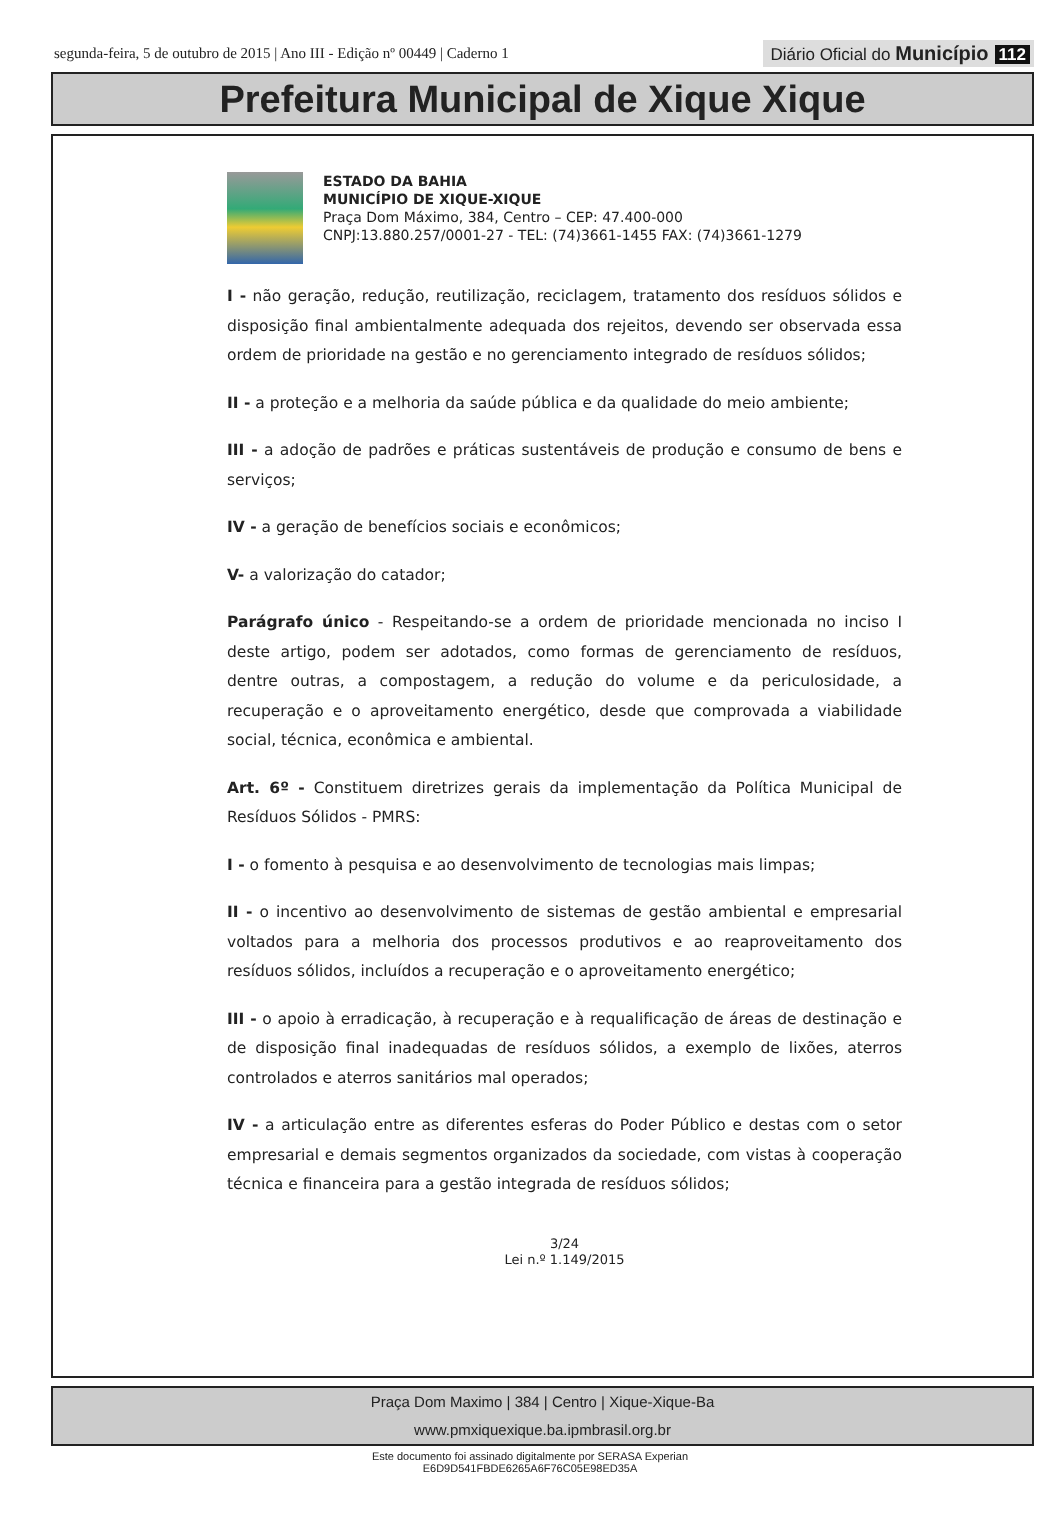segunda-feira, 5 de outubro de 2015 | Ano III - Edição nº 00449 | Caderno 1
Diário Oficial do Município 112
Prefeitura Municipal de Xique Xique
ESTADO DA BAHIA
MUNICÍPIO DE XIQUE-XIQUE
Praça Dom Máximo, 384, Centro – CEP: 47.400-000
CNPJ:13.880.257/0001-27 - TEL: (74)3661-1455 FAX: (74)3661-1279
I - não geração, redução, reutilização, reciclagem, tratamento dos resíduos sólidos e disposição final ambientalmente adequada dos rejeitos, devendo ser observada essa ordem de prioridade na gestão e no gerenciamento integrado de resíduos sólidos;
II - a proteção e a melhoria da saúde pública e da qualidade do meio ambiente;
III - a adoção de padrões e práticas sustentáveis de produção e consumo de bens e serviços;
IV - a geração de benefícios sociais e econômicos;
V- a valorização do catador;
Parágrafo único - Respeitando-se a ordem de prioridade mencionada no inciso I deste artigo, podem ser adotados, como formas de gerenciamento de resíduos, dentre outras, a compostagem, a redução do volume e da periculosidade, a recuperação e o aproveitamento energético, desde que comprovada a viabilidade social, técnica, econômica e ambiental.
Art. 6º - Constituem diretrizes gerais da implementação da Política Municipal de Resíduos Sólidos - PMRS:
I - o fomento à pesquisa e ao desenvolvimento de tecnologias mais limpas;
II - o incentivo ao desenvolvimento de sistemas de gestão ambiental e empresarial voltados para a melhoria dos processos produtivos e ao reaproveitamento dos resíduos sólidos, incluídos a recuperação e o aproveitamento energético;
III - o apoio à erradicação, à recuperação e à requalificação de áreas de destinação e de disposição final inadequadas de resíduos sólidos, a exemplo de lixões, aterros controlados e aterros sanitários mal operados;
IV - a articulação entre as diferentes esferas do Poder Público e destas com o setor empresarial e demais segmentos organizados da sociedade, com vistas à cooperação técnica e financeira para a gestão integrada de resíduos sólidos;
3/24
Lei n.º 1.149/2015
Praça Dom Maximo | 384 | Centro | Xique-Xique-Ba
www.pmxiquexique.ba.ipmbrasil.org.br
Este documento foi assinado digitalmente por SERASA Experian
E6D9D541FBDE6265A6F76C05E98ED35A